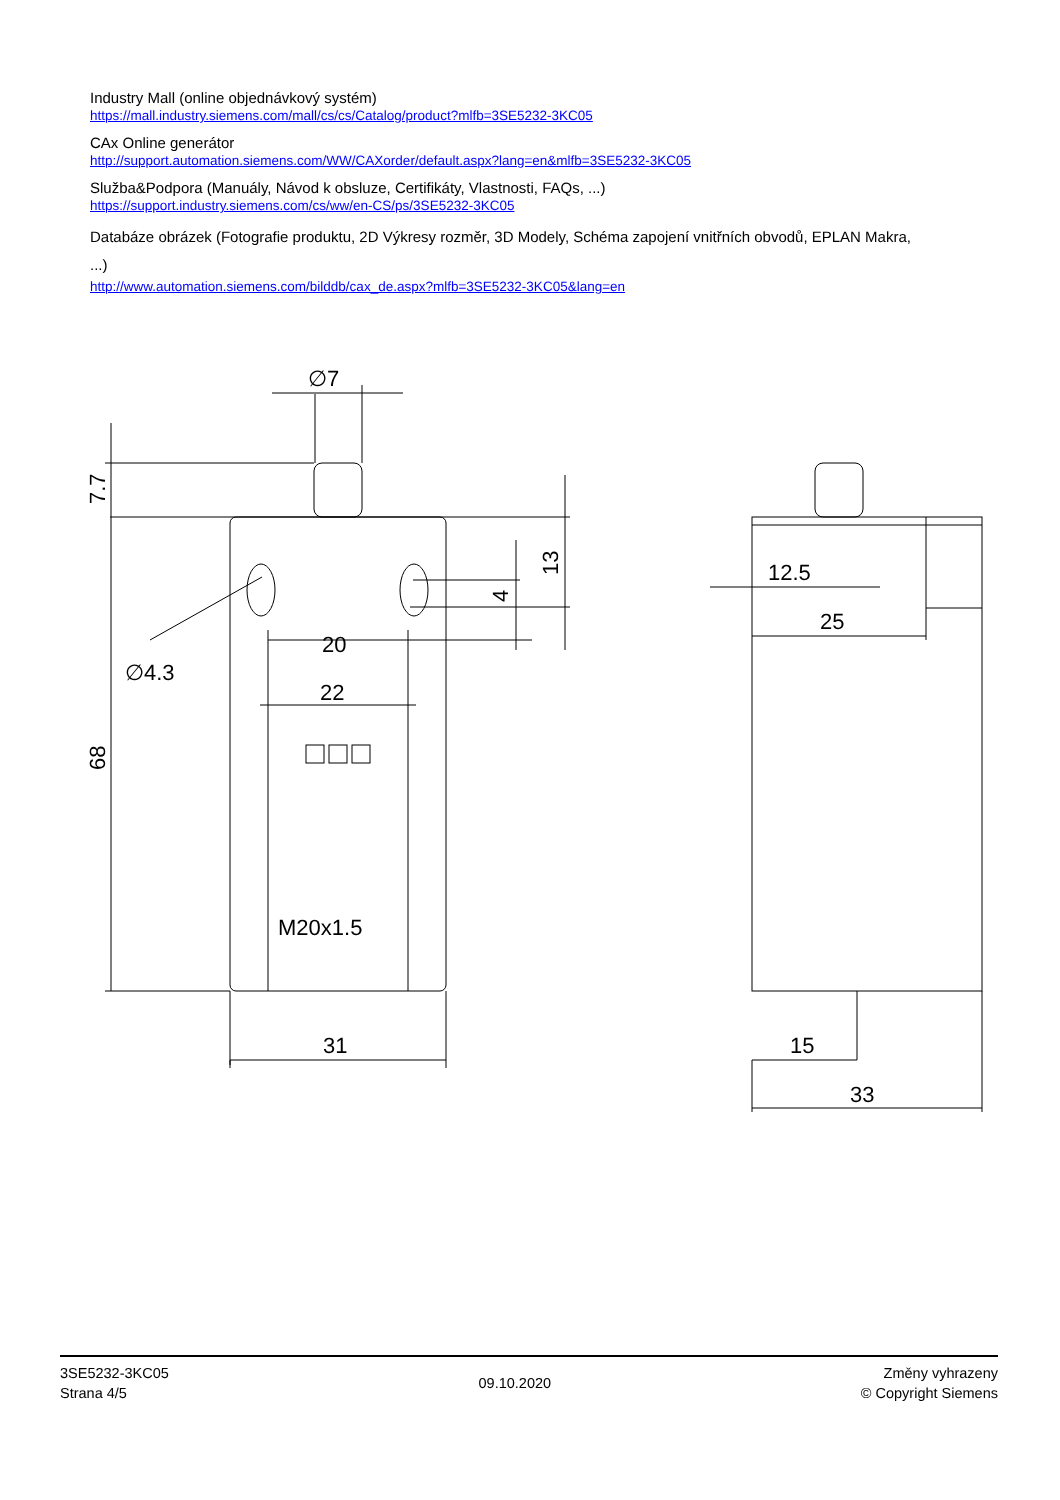Industry Mall (online objednávkový systém)
https://mall.industry.siemens.com/mall/cs/cs/Catalog/product?mlfb=3SE5232-3KC05
CAx Online generátor
http://support.automation.siemens.com/WW/CAXorder/default.aspx?lang=en&mlfb=3SE5232-3KC05
Služba&Podpora (Manuály, Návod k obsluze, Certifikáty, Vlastnosti, FAQs, ...)
https://support.industry.siemens.com/cs/ww/en-CS/ps/3SE5232-3KC05
Databáze obrázek (Fotografie produktu, 2D Výkresy rozměr, 3D Modely, Schéma zapojení vnitřních obvodů, EPLAN Makra, ...)
http://www.automation.siemens.com/bilddb/cax_de.aspx?mlfb=3SE5232-3KC05&lang=en
20
22
31
∅4.3
∅7
M20x1.5
7.7
68
13
4
12.5
25
15
33
3SE5232-3KC05
Strana 4/5
09.10.2020
Změny vyhrazeny
© Copyright Siemens